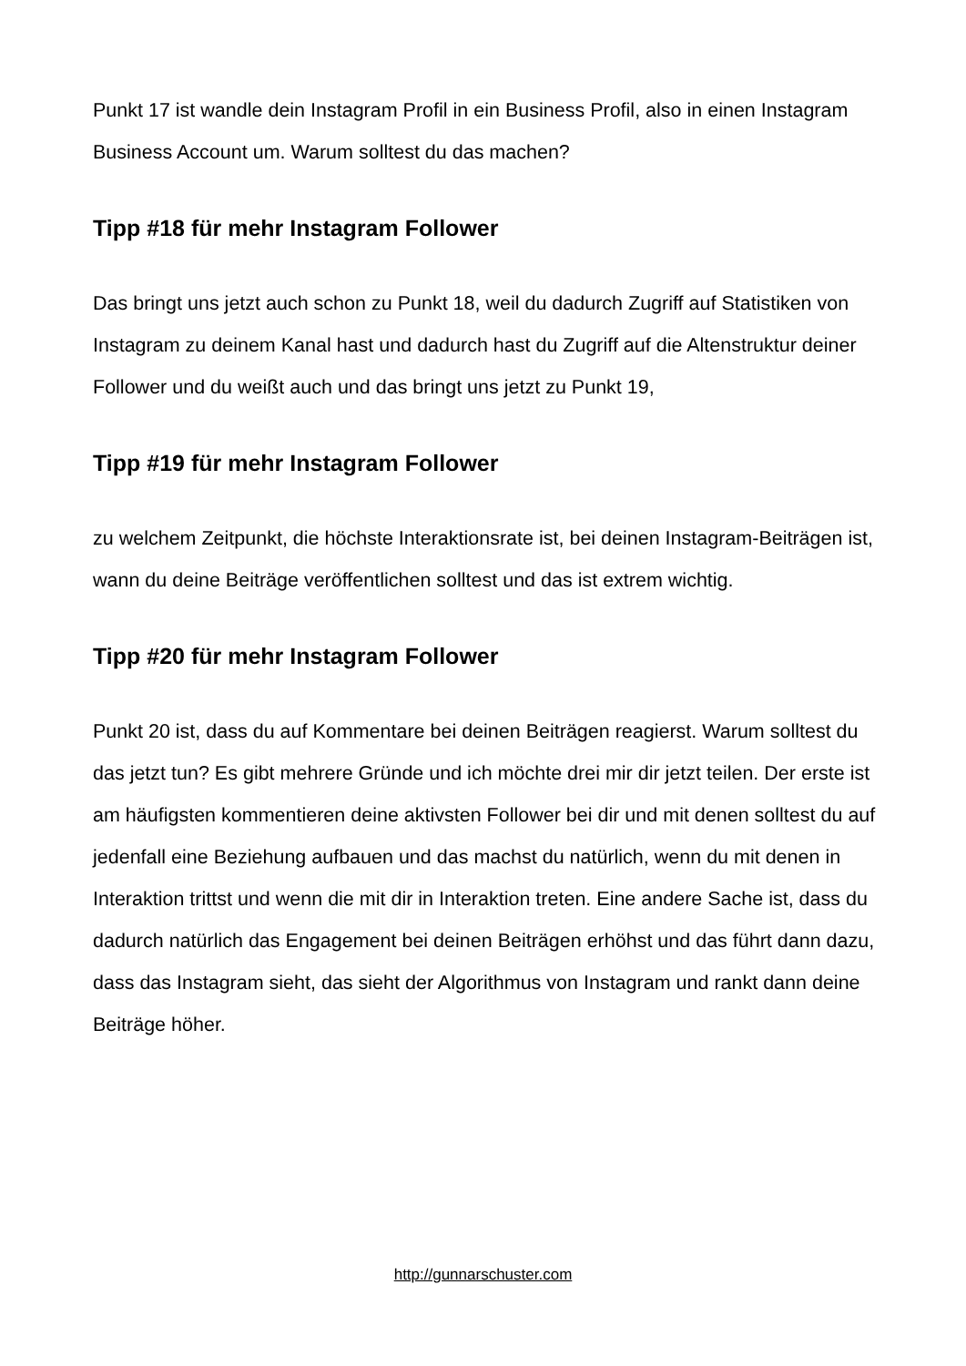Punkt 17 ist wandle dein Instagram Profil in ein Business Profil, also in einen Instagram Business Account um. Warum solltest du das machen?
Tipp #18 für mehr Instagram Follower
Das bringt uns jetzt auch schon zu Punkt 18, weil du dadurch Zugriff auf Statistiken von Instagram zu deinem Kanal hast und dadurch hast du Zugriff auf die Altenstruktur deiner Follower und du weißt auch und das bringt uns jetzt zu Punkt 19,
Tipp #19 für mehr Instagram Follower
zu welchem Zeitpunkt, die höchste Interaktionsrate ist, bei deinen Instagram-Beiträgen ist, wann du deine Beiträge veröffentlichen solltest und das ist extrem wichtig.
Tipp #20 für mehr Instagram Follower
Punkt 20 ist, dass du auf Kommentare bei deinen Beiträgen reagierst. Warum solltest du das jetzt tun? Es gibt mehrere Gründe und ich möchte drei mir dir jetzt teilen. Der erste ist am häufigsten kommentieren deine aktivsten Follower bei dir und mit denen solltest du auf jedenfall eine Beziehung aufbauen und das machst du natürlich, wenn du mit denen in Interaktion trittst und wenn die mit dir in Interaktion treten. Eine andere Sache ist, dass du dadurch natürlich das Engagement bei deinen Beiträgen erhöhst und das führt dann dazu, dass das Instagram sieht, das sieht der Algorithmus von Instagram und rankt dann deine Beiträge höher.
http://gunnarschuster.com